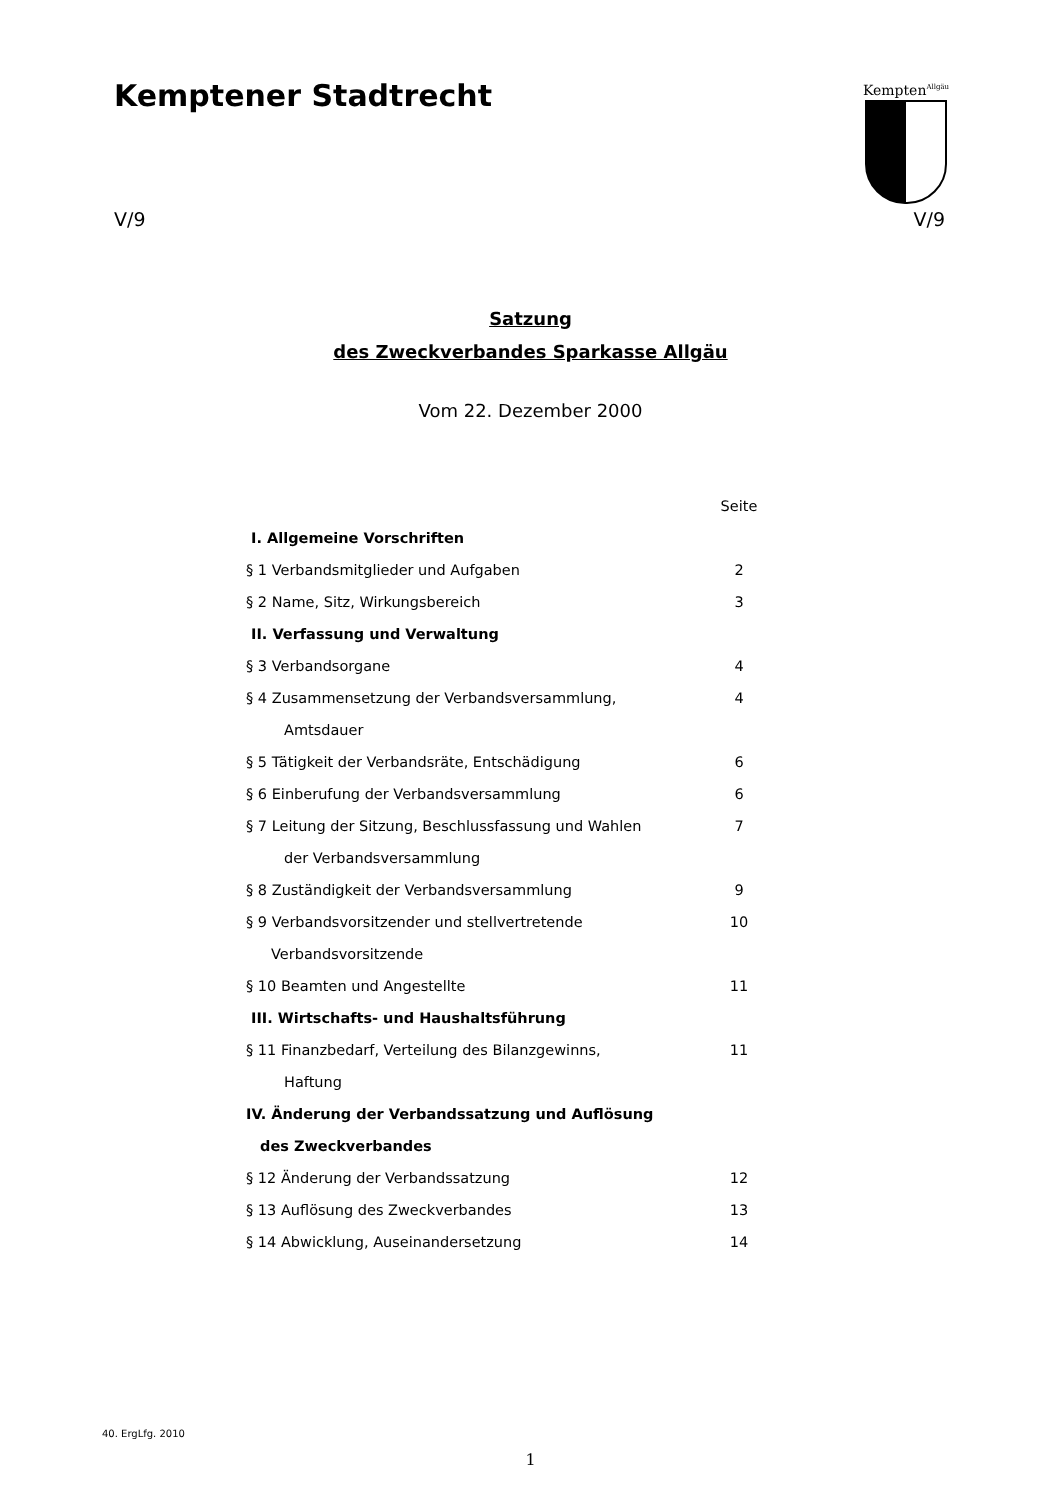Kemptener Stadtrecht
Kempten<sup>Allgäu</sup>
V/9 V/9
Satzung
des Zweckverbandes Sparkasse Allgäu
Vom 22. Dezember 2000
| | Seite |
| I. Allgemeine Vorschriften | |
| § 1 Verbandsmitglieder und Aufgaben | 2 |
| § 2 Name, Sitz, Wirkungsbereich | 3 |
| II. Verfassung und Verwaltung | |
| § 3 Verbandsorgane | 4 |
| § 4 Zusammensetzung der Verbandsversammlung, | 4 |
| Amtsdauer | |
| § 5 Tätigkeit der Verbandsräte, Entschädigung | 6 |
| § 6 Einberufung der Verbandsversammlung | 6 |
| § 7 Leitung der Sitzung, Beschlussfassung und Wahlen | 7 |
| der Verbandsversammlung | |
| § 8 Zuständigkeit der Verbandsversammlung | 9 |
| § 9 Verbandsvorsitzender und stellvertretende | 10 |
| Verbandsvorsitzende | |
| § 10 Beamten und Angestellte | 11 |
| III. Wirtschafts- und Haushaltsführung | |
| § 11 Finanzbedarf, Verteilung des Bilanzgewinns, | 11 |
| Haftung | |
| IV. Änderung der Verbandssatzung und Auflösung | |
| des Zweckverbandes | |
| § 12 Änderung der Verbandssatzung | 12 |
| § 13 Auflösung des Zweckverbandes | 13 |
| § 14 Abwicklung, Auseinandersetzung | 14 |
40. ErgLfg. 2010
1